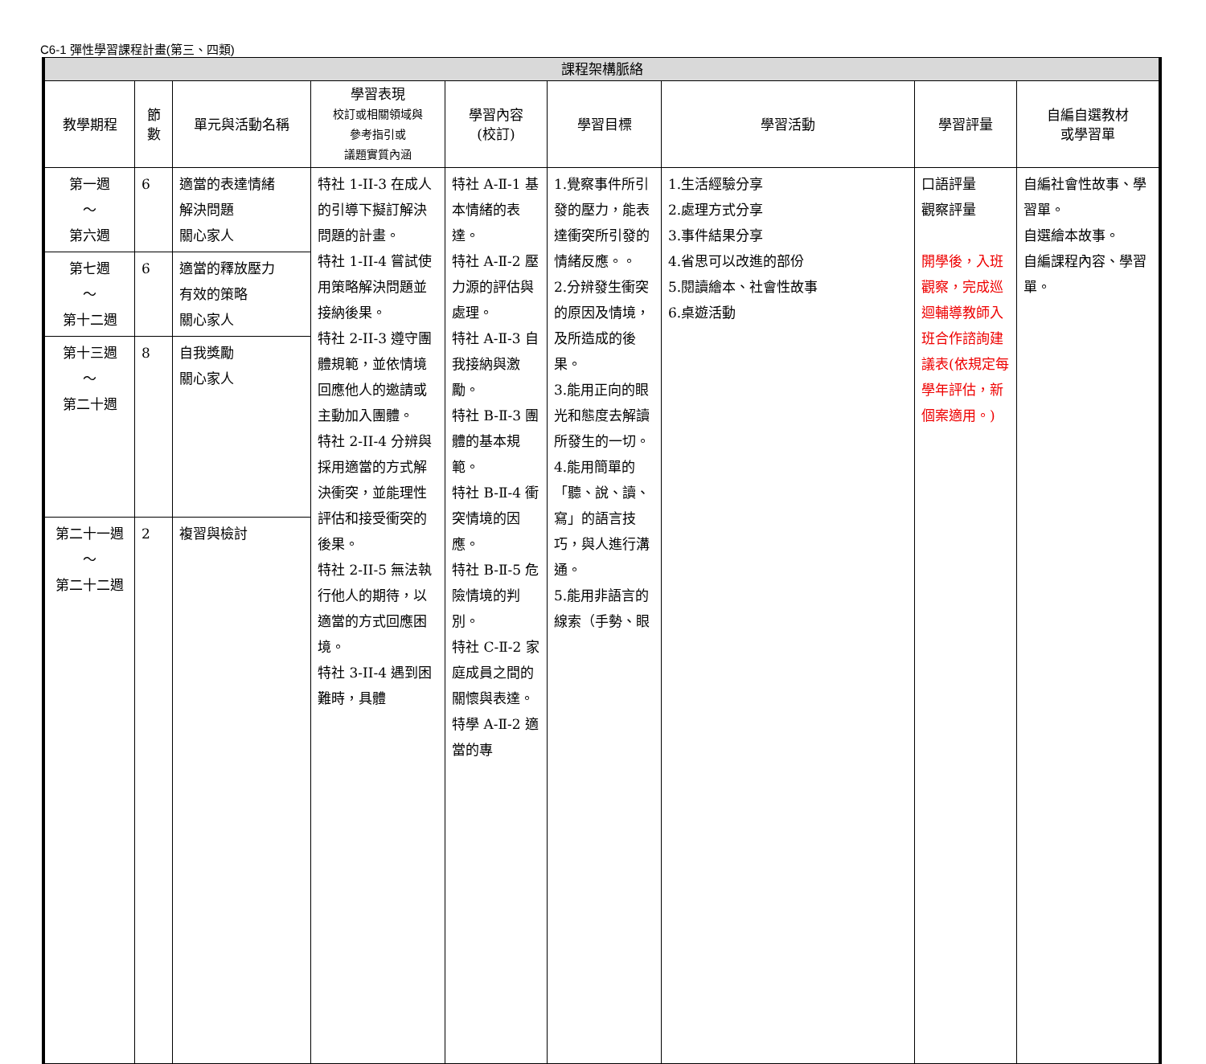C6-1 彈性學習課程計畫(第三、四類)
| 課程架構脈絡 | | | | | | | | |
| --- | --- | --- | --- | --- | --- | --- | --- | --- |
| 教學期程 | 節 數 | 單元與活動名稱 | 學習表現 校訂或相關領域與 參考指引或 議題實質內涵 | 學習內容 (校訂) | 學習目標 | 學習活動 | 學習評量 | 自編自選教材 或學習單 |
| 第一週 ～ 第六週 | 6 | 適當的表達情緒 解決問題 關心家人 | 特社 1-II-3 在成人的引導下擬訂解決問題的計畫。 特社 1-II-4 嘗試使用策略解決問題並接納後果。 特社 2-II-3 遵守團體規範，並依情境回應他人的邀請或主動加入團體。 特社 2-II-4 分辨與採用適當的方式解決衝突，並能理性評估和接受衝突的後果。 特社 2-II-5 無法執行他人的期待，以適當的方式回應困境。 特社 3-II-4 遇到困難時，具體 | 特社 A-Ⅱ-1 基本情緒的表達。 特社 A-Ⅱ-2 壓力源的評估與處理。 特社 A-Ⅱ-3 自我接納與激勵。 特社 B-Ⅱ-3 團體的基本規範。 特社 B-Ⅱ-4 衝突情境的因應。 特社 B-Ⅱ-5 危險情境的判別。 特社 C-Ⅱ-2 家庭成員之間的關懷與表達。 特學 A-Ⅱ-2 適當的專 | 1.覺察事件所引發的壓力，能表達衝突所引發的情緒反應。。 2.分辨發生衝突的原因及情境，及所造成的後果。 3.能用正向的眼光和態度去解讀所發生的一切。 4.能用簡單的「聽、說、讀、寫」的語言技巧，與人進行溝通。 5.能用非語言的線索（手勢、眼 | 1.生活經驗分享 2.處理方式分享 3.事件結果分享 4.省思可以改進的部份 5.閱讀繪本、社會性故事 6.桌遊活動 | 口語評量 觀察評量 開學後，入班觀察，完成巡迴輔導教師入班合作諮詢建議表(依規定每學年評估，新個案適用。) | 自編社會性故事、學習單。 自選繪本故事。 自編課程內容、學習單。 |
| 第七週 ～ 第十二週 | 6 | 適當的釋放壓力 有效的策略 關心家人 | | | | | | |
| 第十三週 ～ 第二十週 | 8 | 自我獎勵 關心家人 | | | | | | |
| 第二十一週 ～ 第二十二週 | 2 | 複習與檢討 | | | | | | |